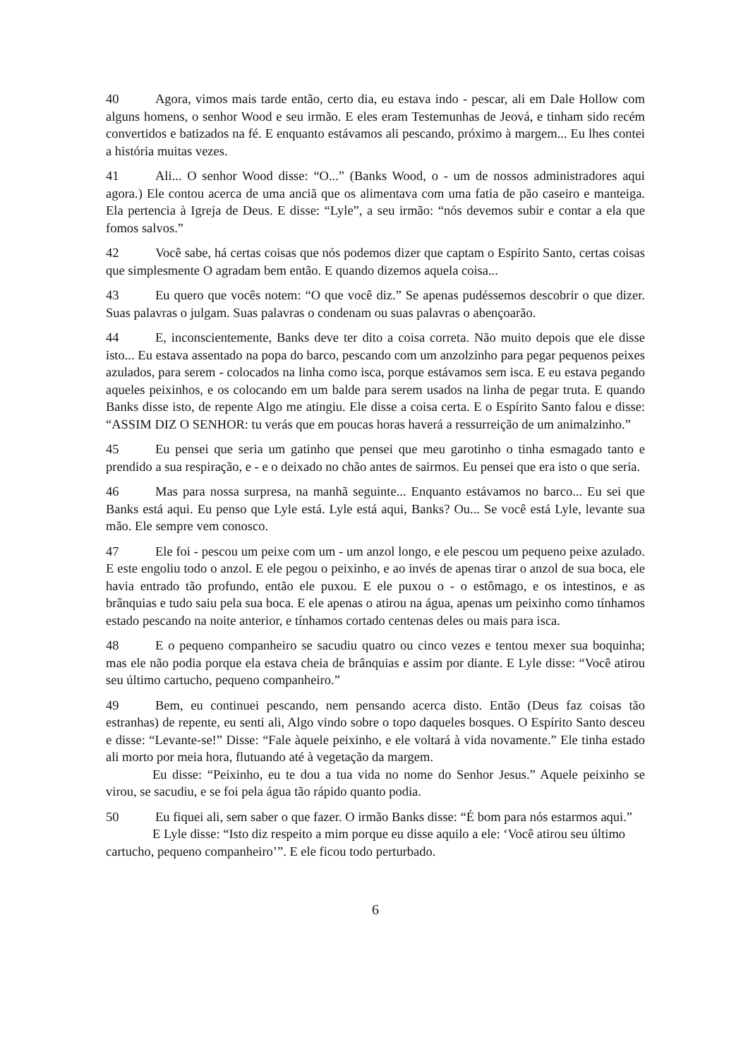40 Agora, vimos mais tarde então, certo dia, eu estava indo - pescar, ali em Dale Hollow com alguns homens, o senhor Wood e seu irmão. E eles eram Testemunhas de Jeová, e tinham sido recém convertidos e batizados na fé. E enquanto estávamos ali pescando, próximo à margem... Eu lhes contei a história muitas vezes.
41 Ali... O senhor Wood disse: “O...” (Banks Wood, o - um de nossos administradores aqui agora.) Ele contou acerca de uma anciã que os alimentava com uma fatia de pão caseiro e manteiga. Ela pertencia à Igreja de Deus. E disse: “Lyle”, a seu irmão: “nós devemos subir e contar a ela que fomos salvos.”
42 Você sabe, há certas coisas que nós podemos dizer que captam o Espírito Santo, certas coisas que simplesmente O agradam bem então. E quando dizemos aquela coisa...
43 Eu quero que vocês notem: “O que você diz.” Se apenas pudéssemos descobrir o que dizer. Suas palavras o julgam. Suas palavras o condenam ou suas palavras o abençoarão.
44 E, inconscientemente, Banks deve ter dito a coisa correta. Não muito depois que ele disse isto... Eu estava assentado na popa do barco, pescando com um anzolzinho para pegar pequenos peixes azulados, para serem - colocados na linha como isca, porque estávamos sem isca. E eu estava pegando aqueles peixinhos, e os colocando em um balde para serem usados na linha de pegar truta. E quando Banks disse isto, de repente Algo me atingiu. Ele disse a coisa certa. E o Espírito Santo falou e disse: “ASSIM DIZ O SENHOR: tu verás que em poucas horas haverá a ressurreição de um animalzinho.”
45 Eu pensei que seria um gatinho que pensei que meu garotinho o tinha esmagado tanto e prendido a sua respiração, e - e o deixado no chão antes de sairmos. Eu pensei que era isto o que seria.
46 Mas para nossa surpresa, na manhã seguinte... Enquanto estávamos no barco... Eu sei que Banks está aqui. Eu penso que Lyle está. Lyle está aqui, Banks? Ou... Se você está Lyle, levante sua mão. Ele sempre vem conosco.
47 Ele foi - pescou um peixe com um - um anzol longo, e ele pescou um pequeno peixe azulado. E este engoliu todo o anzol. E ele pegou o peixinho, e ao invés de apenas tirar o anzol de sua boca, ele havia entrado tão profundo, então ele puxou. E ele puxou o - o estômago, e os intestinos, e as brânquias e tudo saiu pela sua boca. E ele apenas o atirou na água, apenas um peixinho como tínhamos estado pescando na noite anterior, e tínhamos cortado centenas deles ou mais para isca.
48 E o pequeno companheiro se sacudiu quatro ou cinco vezes e tentou mexer sua boquinha; mas ele não podia porque ela estava cheia de brânquias e assim por diante. E Lyle disse: “Você atirou seu último cartucho, pequeno companheiro.”
49 Bem, eu continuei pescando, nem pensando acerca disto. Então (Deus faz coisas tão estranhas) de repente, eu senti ali, Algo vindo sobre o topo daqueles bosques. O Espírito Santo desceu e disse: “Levante-se!” Disse: “Fale àquele peixinho, e ele voltará à vida novamente.” Ele tinha estado ali morto por meia hora, flutuando até à vegetação da margem.
Eu disse: “Peixinho, eu te dou a tua vida no nome do Senhor Jesus.” Aquele peixinho se virou, se sacudiu, e se foi pela água tão rápido quanto podia.
50 Eu fiquei ali, sem saber o que fazer. O irmão Banks disse: “É bom para nós estarmos aqui.”
E Lyle disse: “Isto diz respeito a mim porque eu disse aquilo a ele: ‘Você atirou seu último cartucho, pequeno companheiro’”. E ele ficou todo perturbado.
6